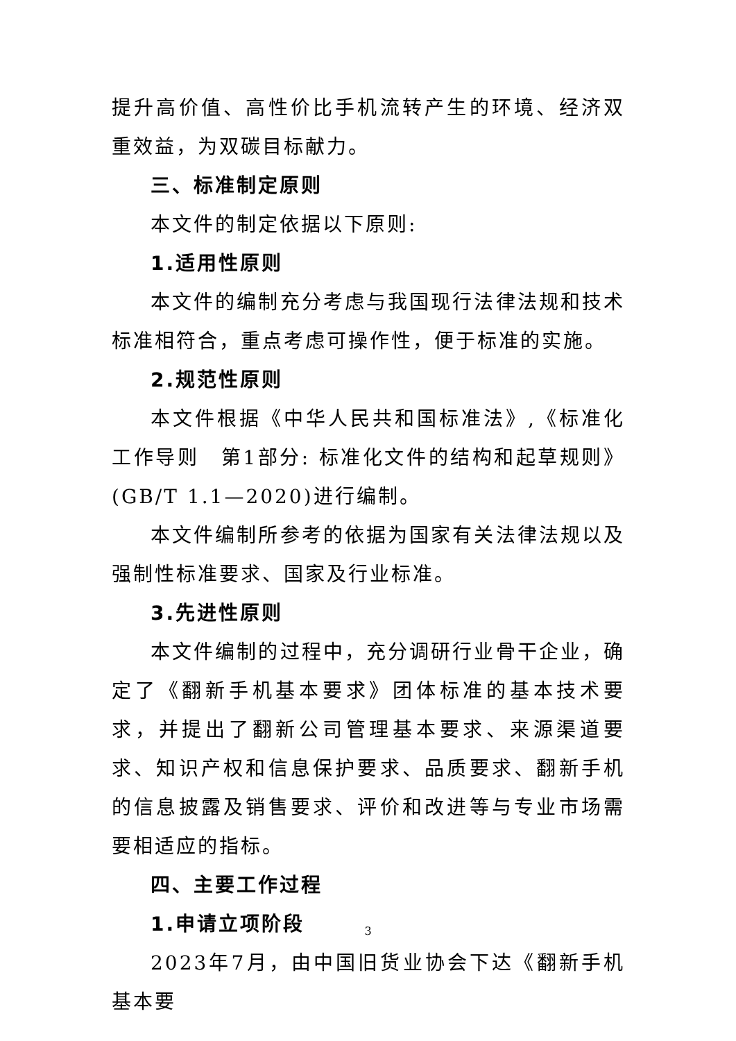提升高价值、高性价比手机流转产生的环境、经济双重效益，为双碳目标献力。
三、标准制定原则
本文件的制定依据以下原则:
1.适用性原则
本文件的编制充分考虑与我国现行法律法规和技术标准相符合，重点考虑可操作性，便于标准的实施。
2.规范性原则
本文件根据《中华人民共和国标准法》,《标准化工作导则　第1部分: 标准化文件的结构和起草规则》(GB/T 1.1—2020)进行编制。
本文件编制所参考的依据为国家有关法律法规以及强制性标准要求、国家及行业标准。
3.先进性原则
本文件编制的过程中，充分调研行业骨干企业，确定了《翻新手机基本要求》团体标准的基本技术要求，并提出了翻新公司管理基本要求、来源渠道要求、知识产权和信息保护要求、品质要求、翻新手机的信息披露及销售要求、评价和改进等与专业市场需要相适应的指标。
四、主要工作过程
1.申请立项阶段
2023年7月，由中国旧货业协会下达《翻新手机基本要
3